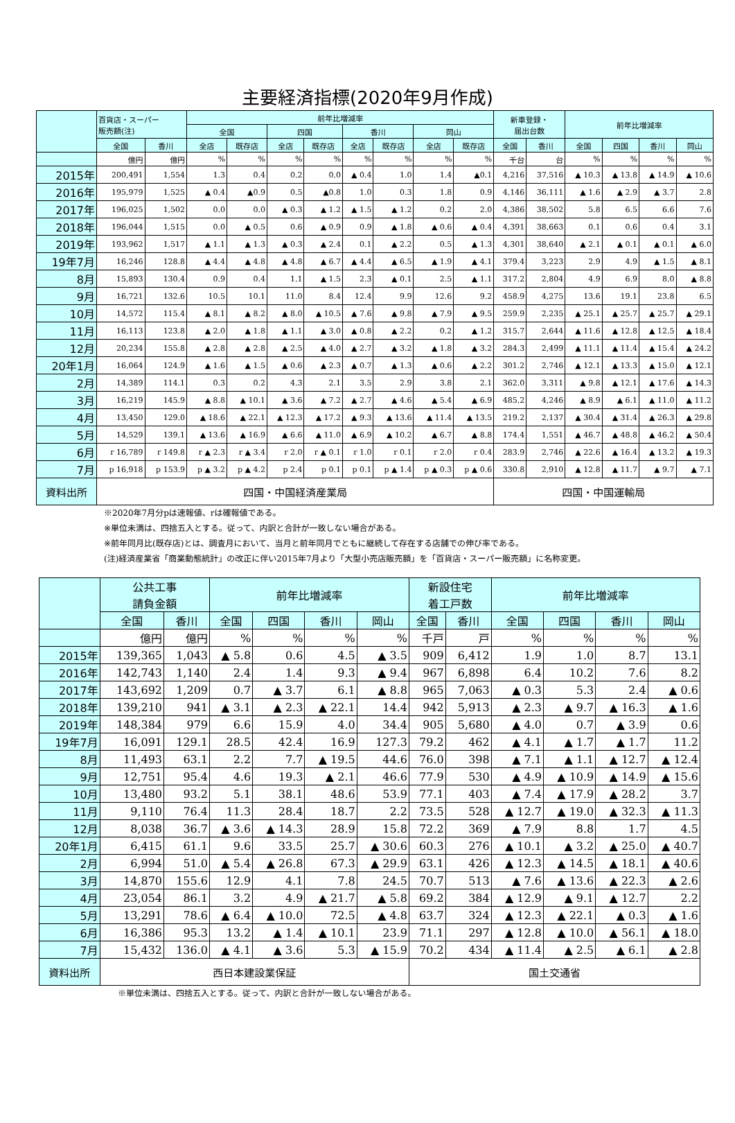主要経済指標(2020年9月作成)
| | 百貨店・スーパー 販売額(注) | | 前年比増減率 | | | | | | | | 新車登録・ 届出台数 | | 前年比増減率 | | | |
| --- | --- | --- | --- | --- | --- | --- | --- | --- | --- | --- | --- | --- | --- | --- | --- | --- |
| | | | 全国 | | 四国 | | 香川 | | 岡山 | | | | | | | |
| | 全国 | 香川 | 全店 | 既存店 | 全店 | 既存店 | 全店 | 既存店 | 全店 | 既存店 | 全国 | 香川 | 全国 | 四国 | 香川 | 岡山 |
| | 億円 | 億円 | % | % | % | % | % | % | % | % | 千台 | 台 | % | % | % | % |
| 2015年 | 200,491 | 1,554 | 1.3 | 0.4 | 0.2 | 0.0 | ▲ 0.4 | 1.0 | 1.4 | ▲0.1 | 4,216 | 37,516 | ▲ 10.3 | ▲ 13.8 | ▲ 14.9 | ▲ 10.6 |
| 2016年 | 195,979 | 1,525 | ▲ 0.4 | ▲0.9 | 0.5 | ▲0.8 | 1.0 | 0.3 | 1.8 | 0.9 | 4,146 | 36,111 | ▲ 1.6 | ▲ 2.9 | ▲ 3.7 | 2.8 |
| 2017年 | 196,025 | 1,502 | 0.0 | 0.0 | ▲ 0.3 | ▲ 1.2 | ▲ 1.5 | ▲ 1.2 | 0.2 | 2.0 | 4,386 | 38,502 | 5.8 | 6.5 | 6.6 | 7.6 |
| 2018年 | 196,044 | 1,515 | 0.0 | ▲ 0.5 | 0.6 | ▲ 0.9 | 0.9 | ▲ 1.8 | ▲ 0.6 | ▲ 0.4 | 4,391 | 38,663 | 0.1 | 0.6 | 0.4 | 3.1 |
| 2019年 | 193,962 | 1,517 | ▲ 1.1 | ▲ 1.3 | ▲ 0.3 | ▲ 2.4 | 0.1 | ▲ 2.2 | 0.5 | ▲ 1.3 | 4,301 | 38,640 | ▲ 2.1 | ▲ 0.1 | ▲ 0.1 | ▲ 6.0 |
| 19年7月 | 16,246 | 128.8 | ▲ 4.4 | ▲ 4.8 | ▲ 4.8 | ▲ 6.7 | ▲ 4.4 | ▲ 6.5 | ▲ 1.9 | ▲ 4.1 | 379.4 | 3,223 | 2.9 | 4.9 | ▲ 1.5 | ▲ 8.1 |
| 8月 | 15,893 | 130.4 | 0.9 | 0.4 | 1.1 | ▲ 1.5 | 2.3 | ▲ 0.1 | 2.5 | ▲ 1.1 | 317.2 | 2,804 | 4.9 | 6.9 | 8.0 | ▲ 8.8 |
| 9月 | 16,721 | 132.6 | 10.5 | 10.1 | 11.0 | 8.4 | 12.4 | 9.9 | 12.6 | 9.2 | 458.9 | 4,275 | 13.6 | 19.1 | 23.8 | 6.5 |
| 10月 | 14,572 | 115.4 | ▲ 8.1 | ▲ 8.2 | ▲ 8.0 | ▲ 10.5 | ▲ 7.6 | ▲ 9.8 | ▲ 7.9 | ▲ 9.5 | 259.9 | 2,235 | ▲ 25.1 | ▲ 25.7 | ▲ 25.7 | ▲ 29.1 |
| 11月 | 16,113 | 123.8 | ▲ 2.0 | ▲ 1.8 | ▲ 1.1 | ▲ 3.0 | ▲ 0.8 | ▲ 2.2 | 0.2 | ▲ 1.2 | 315.7 | 2,644 | ▲ 11.6 | ▲ 12.8 | ▲ 12.5 | ▲ 18.4 |
| 12月 | 20,234 | 155.8 | ▲ 2.8 | ▲ 2.8 | ▲ 2.5 | ▲ 4.0 | ▲ 2.7 | ▲ 3.2 | ▲ 1.8 | ▲ 3.2 | 284.3 | 2,499 | ▲ 11.1 | ▲ 11.4 | ▲ 15.4 | ▲ 24.2 |
| 20年1月 | 16,064 | 124.9 | ▲ 1.6 | ▲ 1.5 | ▲ 0.6 | ▲ 2.3 | ▲ 0.7 | ▲ 1.3 | ▲ 0.6 | ▲ 2.2 | 301.2 | 2,746 | ▲ 12.1 | ▲ 13.3 | ▲ 15.0 | ▲ 12.1 |
| 2月 | 14,389 | 114.1 | 0.3 | 0.2 | 4.3 | 2.1 | 3.5 | 2.9 | 3.8 | 2.1 | 362.0 | 3,311 | ▲ 9.8 | ▲ 12.1 | ▲ 17.6 | ▲ 14.3 |
| 3月 | 16,219 | 145.9 | ▲ 8.8 | ▲ 10.1 | ▲ 3.6 | ▲ 7.2 | ▲ 2.7 | ▲ 4.6 | ▲ 5.4 | ▲ 6.9 | 485.2 | 4,246 | ▲ 8.9 | ▲ 6.1 | ▲ 11.0 | ▲ 11.2 |
| 4月 | 13,450 | 129.0 | ▲ 18.6 | ▲ 22.1 | ▲ 12.3 | ▲ 17.2 | ▲ 9.3 | ▲ 13.6 | ▲ 11.4 | ▲ 13.5 | 219.2 | 2,137 | ▲ 30.4 | ▲ 31.4 | ▲ 26.3 | ▲ 29.8 |
| 5月 | 14,529 | 139.1 | ▲ 13.6 | ▲ 16.9 | ▲ 6.6 | ▲ 11.0 | ▲ 6.9 | ▲ 10.2 | ▲ 6.7 | ▲ 8.8 | 174.4 | 1,551 | ▲ 46.7 | ▲ 48.8 | ▲ 46.2 | ▲ 50.4 |
| 6月 | r 16,789 | r 149.8 | r ▲ 2.3 | r ▲ 3.4 | r 2.0 | r ▲ 0.1 | r 1.0 | r 0.1 | r 2.0 | r 0.4 | 283.9 | 2,746 | ▲ 22.6 | ▲ 16.4 | ▲ 13.2 | ▲ 19.3 |
| 7月 | p 16,918 | p 153.9 | p ▲ 3.2 | p ▲ 4.2 | p 2.4 | p 0.1 | p 0.1 | p ▲ 1.4 | p ▲ 0.3 | p ▲ 0.6 | 330.8 | 2,910 | ▲ 12.8 | ▲ 11.7 | ▲ 9.7 | ▲ 7.1 |
| 資料出所 | 四国・中国経済産業局 | | | | | | | | | | 四国・中国運輸局 | | | | | |
※2020年7月分pは速報値、rは確報値である。
※単位未満は、四捨五入とする。従って、内訳と合計が一致しない場合がある。
※前年同月比(既存店)とは、調査月において、当月と前年同月でともに継続して存在する店舗での伸び率である。
(注)経済産業省「商業動態統計」の改正に伴い2015年7月より「大型小売店販売額」を「百貨店・スーパー販売額」に名称変更。
| | 公共工事 請負金額 | | 前年比増減率 | | | | 新設住宅 着工戸数 | | 前年比増減率 | | | |
| --- | --- | --- | --- | --- | --- | --- | --- | --- | --- | --- | --- | --- |
| | 全国 | 香川 | 全国 | 四国 | 香川 | 岡山 | 全国 | 香川 | 全国 | 四国 | 香川 | 岡山 |
| | 億円 | 億円 | % | % | % | % | 千戸 | 戸 | % | % | % | % |
| 2015年 | 139,365 | 1,043 | ▲ 5.8 | 0.6 | 4.5 | ▲ 3.5 | 909 | 6,412 | 1.9 | 1.0 | 8.7 | 13.1 |
| 2016年 | 142,743 | 1,140 | 2.4 | 1.4 | 9.3 | ▲ 9.4 | 967 | 6,898 | 6.4 | 10.2 | 7.6 | 8.2 |
| 2017年 | 143,692 | 1,209 | 0.7 | ▲ 3.7 | 6.1 | ▲ 8.8 | 965 | 7,063 | ▲ 0.3 | 5.3 | 2.4 | ▲ 0.6 |
| 2018年 | 139,210 | 941 | ▲ 3.1 | ▲ 2.3 | ▲ 22.1 | 14.4 | 942 | 5,913 | ▲ 2.3 | ▲ 9.7 | ▲ 16.3 | ▲ 1.6 |
| 2019年 | 148,384 | 979 | 6.6 | 15.9 | 4.0 | 34.4 | 905 | 5,680 | ▲ 4.0 | 0.7 | ▲ 3.9 | 0.6 |
| 19年7月 | 16,091 | 129.1 | 28.5 | 42.4 | 16.9 | 127.3 | 79.2 | 462 | ▲ 4.1 | ▲ 1.7 | ▲ 1.7 | 11.2 |
| 8月 | 11,493 | 63.1 | 2.2 | 7.7 | ▲ 19.5 | 44.6 | 76.0 | 398 | ▲ 7.1 | ▲ 1.1 | ▲ 12.7 | ▲ 12.4 |
| 9月 | 12,751 | 95.4 | 4.6 | 19.3 | ▲ 2.1 | 46.6 | 77.9 | 530 | ▲ 4.9 | ▲ 10.9 | ▲ 14.9 | ▲ 15.6 |
| 10月 | 13,480 | 93.2 | 5.1 | 38.1 | 48.6 | 53.9 | 77.1 | 403 | ▲ 7.4 | ▲ 17.9 | ▲ 28.2 | 3.7 |
| 11月 | 9,110 | 76.4 | 11.3 | 28.4 | 18.7 | 2.2 | 73.5 | 528 | ▲ 12.7 | ▲ 19.0 | ▲ 32.3 | ▲ 11.3 |
| 12月 | 8,038 | 36.7 | ▲ 3.6 | ▲ 14.3 | 28.9 | 15.8 | 72.2 | 369 | ▲ 7.9 | 8.8 | 1.7 | 4.5 |
| 20年1月 | 6,415 | 61.1 | 9.6 | 33.5 | 25.7 | ▲ 30.6 | 60.3 | 276 | ▲ 10.1 | ▲ 3.2 | ▲ 25.0 | ▲ 40.7 |
| 2月 | 6,994 | 51.0 | ▲ 5.4 | ▲ 26.8 | 67.3 | ▲ 29.9 | 63.1 | 426 | ▲ 12.3 | ▲ 14.5 | ▲ 18.1 | ▲ 40.6 |
| 3月 | 14,870 | 155.6 | 12.9 | 4.1 | 7.8 | 24.5 | 70.7 | 513 | ▲ 7.6 | ▲ 13.6 | ▲ 22.3 | ▲ 2.6 |
| 4月 | 23,054 | 86.1 | 3.2 | 4.9 | ▲ 21.7 | ▲ 5.8 | 69.2 | 384 | ▲ 12.9 | ▲ 9.1 | ▲ 12.7 | 2.2 |
| 5月 | 13,291 | 78.6 | ▲ 6.4 | ▲ 10.0 | 72.5 | ▲ 4.8 | 63.7 | 324 | ▲ 12.3 | ▲ 22.1 | ▲ 0.3 | ▲ 1.6 |
| 6月 | 16,386 | 95.3 | 13.2 | ▲ 1.4 | ▲ 10.1 | 23.9 | 71.1 | 297 | ▲ 12.8 | ▲ 10.0 | ▲ 56.1 | ▲ 18.0 |
| 7月 | 15,432 | 136.0 | ▲ 4.1 | ▲ 3.6 | 5.3 | ▲ 15.9 | 70.2 | 434 | ▲ 11.4 | ▲ 2.5 | ▲ 6.1 | ▲ 2.8 |
| 資料出所 | 西日本建設業保証 | | | | | | 国土交通省 | | | | | |
※単位未満は、四捨五入とする。従って、内訳と合計が一致しない場合がある。